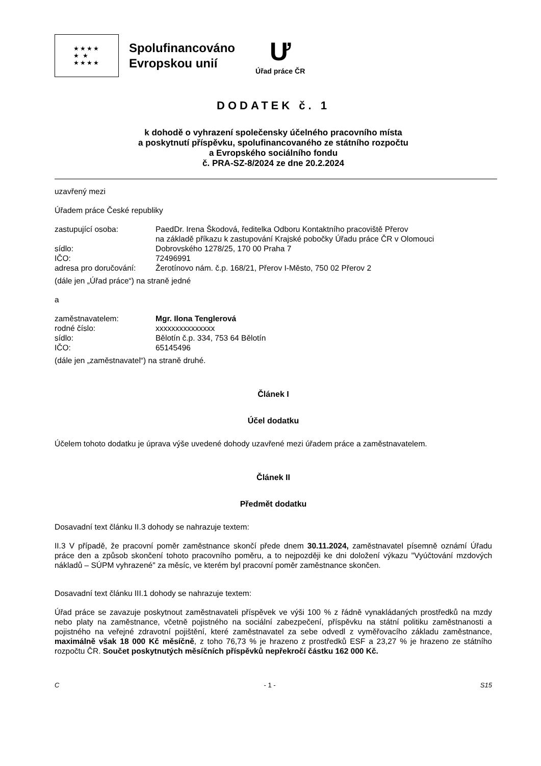★★★★
★ ★
★★★★
Spolufinancováno
Evropskou unií
Ư
Úřad práce ČR
DODATEK č. 1
k dohodě o vyhrazení společensky účelného pracovního místa
a poskytnutí příspěvku, spolufinancovaného ze státního rozpočtu
a Evropského sociálního fondu
č. PRA-SZ-8/2024 ze dne 20.2.2024
uzavřený mezi
Úřadem práce České republiky
| zastupující osoba: | PaedDr. Irena Škodová, ředitelka Odboru Kontaktního pracoviště Přerov na základě příkazu k zastupování Krajské pobočky Úřadu práce ČR v Olomouci |
| sídlo: | Dobrovského 1278/25, 170 00 Praha 7 |
| IČO: | 72496991 |
| adresa pro doručování: | Žerotínovo nám. č.p. 168/21, Přerov I-Město, 750 02 Přerov 2 |
(dále jen „Úřad práce“) na straně jedné
a
| zaměstnavatelem: | Mgr. Ilona Tenglerová |
| rodné číslo: | xxxxxxxxxxxxxxx |
| sídlo: | Bělotín č.p. 334, 753 64 Bělotín |
| IČO: | 65145496 |
(dále jen „zaměstnavatel“) na straně druhé.
Článek I
Účel dodatku
Účelem tohoto dodatku je úprava výše uvedené dohody uzavřené mezi úřadem práce a zaměstnavatelem.
Článek II
Předmět dodatku
Dosavadní text článku II.3 dohody se nahrazuje textem:
II.3 V případě, že pracovní poměr zaměstnance skončí přede dnem 30.11.2024, zaměstnavatel písemně oznámí Úřadu práce den a způsob skončení tohoto pracovního poměru, a to nejpozději ke dni doložení výkazu "Vyúčtování mzdových nákladů – SÚPM vyhrazené" za měsíc, ve kterém byl pracovní poměr zaměstnance skončen.
Dosavadní text článku III.1 dohody se nahrazuje textem:
Úřad práce se zavazuje poskytnout zaměstnavateli příspěvek ve výši 100 % z řádně vynakládaných prostředků na mzdy nebo platy na zaměstnance, včetně pojistného na sociální zabezpečení, příspěvku na státní politiku zaměstnanosti a pojistného na veřejné zdravotní pojištění, které zaměstnavatel za sebe odvedl z vyměřovacího základu zaměstnance, maximálně však 18 000 Kč měsíčně, z toho 76,73 % je hrazeno z prostředků ESF a 23,27 % je hrazeno ze státního rozpočtu ČR. Součet poskytnutých měsíčních příspěvků nepřekročí částku 162 000 Kč.
C - 1 - S15